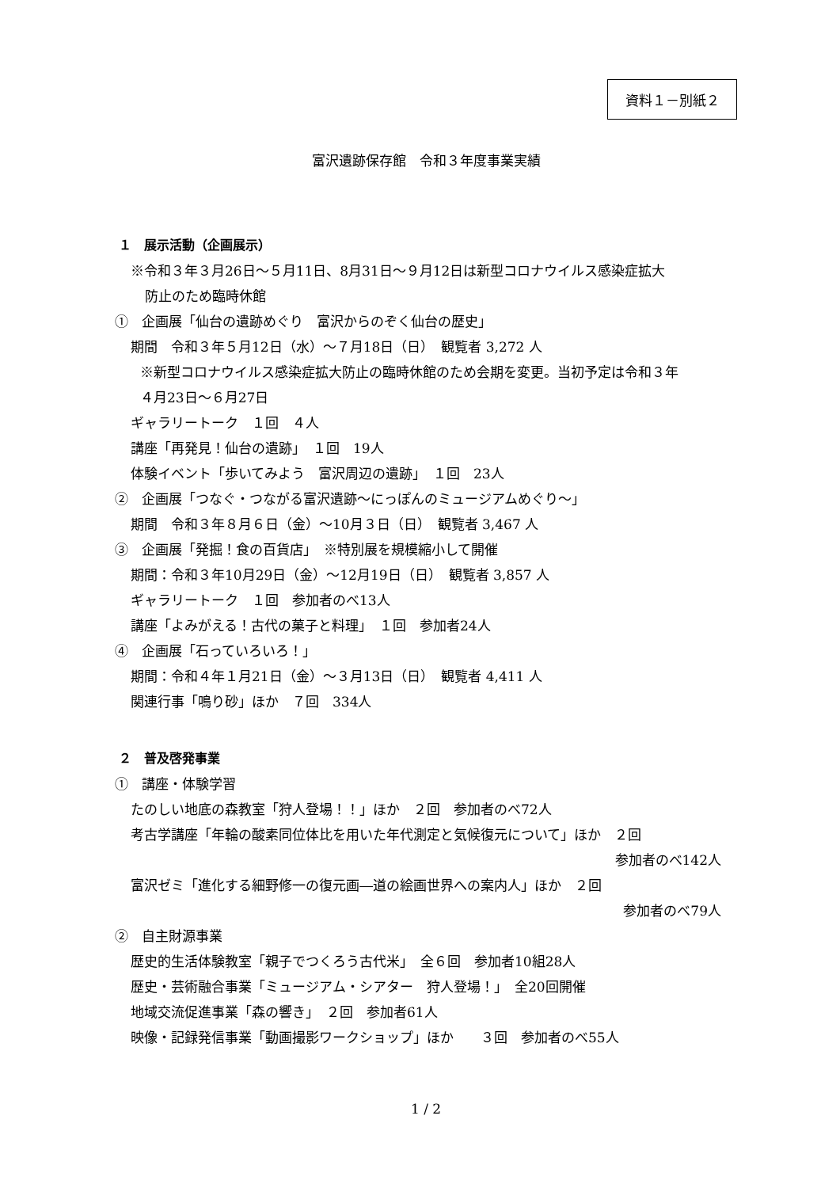資料１－別紙２
富沢遺跡保存館　令和３年度事業実績
１　展示活動（企画展示）
※令和３年３月26日～５月11日、8月31日～９月12日は新型コロナウイルス感染症拡大
防止のため臨時休館
①　企画展「仙台の遺跡めぐり　富沢からのぞく仙台の歴史」
期間　令和３年５月12日（水）～７月18日（日）　観覧者 3,272 人
※新型コロナウイルス感染症拡大防止の臨時休館のため会期を変更。当初予定は令和３年
４月23日～６月27日
ギャラリートーク　１回　４人
講座「再発見！仙台の遺跡」　１回　19人
体験イベント「歩いてみよう　富沢周辺の遺跡」　１回　23人
②　企画展「つなぐ・つながる富沢遺跡～にっぽんのミュージアムめぐり～」
期間　令和３年８月６日（金）～10月３日（日）　観覧者 3,467 人
③　企画展「発掘！食の百貨店」　※特別展を規模縮小して開催
期間：令和３年10月29日（金）～12月19日（日）　観覧者 3,857 人
ギャラリートーク　１回　参加者のべ13人
講座「よみがえる！古代の菓子と料理」　１回　参加者24人
④　企画展「石っていろいろ！」
期間：令和４年１月21日（金）～３月13日（日）　観覧者 4,411 人
関連行事「鳴り砂」ほか　７回　334人
２　普及啓発事業
①　講座・体験学習
たのしい地底の森教室「狩人登場！！」ほか　２回　参加者のべ72人
考古学講座「年輪の酸素同位体比を用いた年代測定と気候復元について」ほか　２回
参加者のべ142人
富沢ゼミ「進化する細野修一の復元画―道の絵画世界への案内人」ほか　２回
参加者のべ79人
②　自主財源事業
歴史的生活体験教室「親子でつくろう古代米」　全６回　参加者10組28人
歴史・芸術融合事業「ミュージアム・シアター　狩人登場！」　全20回開催
地域交流促進事業「森の響き」　２回　参加者61人
映像・記録発信事業「動画撮影ワークショップ」ほか　　３回　参加者のべ55人
1 / 2